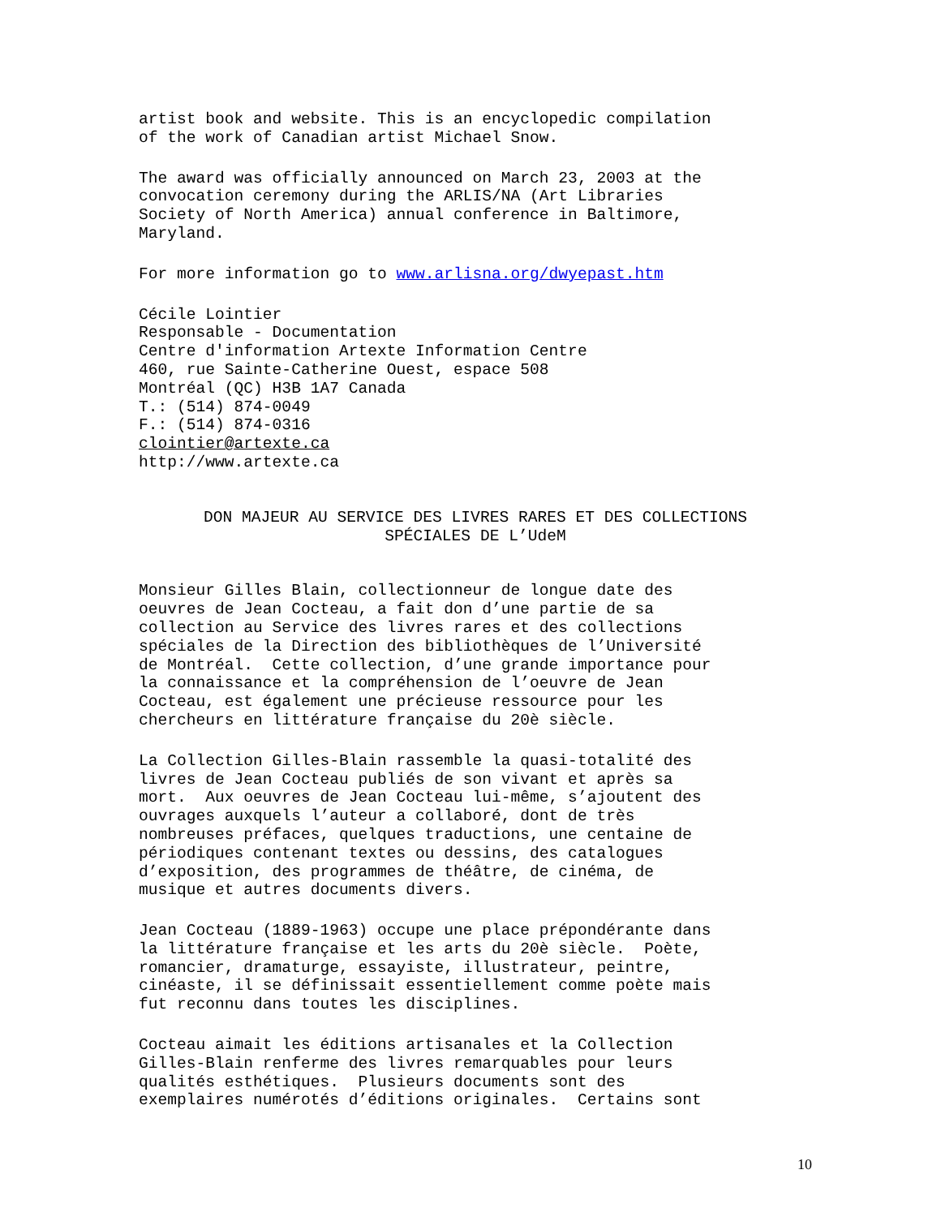artist book and website. This is an encyclopedic compilation of the work of Canadian artist Michael Snow.
The award was officially announced on March 23, 2003 at the convocation ceremony during the ARLIS/NA (Art Libraries Society of North America) annual conference in Baltimore, Maryland.
For more information go to www.arlisna.org/dwyepast.htm
Cécile Lointier Responsable - Documentation Centre d'information Artexte Information Centre 460, rue Sainte-Catherine Ouest, espace 508 Montréal (QC) H3B 1A7 Canada T.: (514) 874-0049 F.: (514) 874-0316 clointier@artexte.ca http://www.artexte.ca
DON MAJEUR AU SERVICE DES LIVRES RARES ET DES COLLECTIONS SPÉCIALES DE L’UdeM
Monsieur Gilles Blain, collectionneur de longue date des oeuvres de Jean Cocteau, a fait don d’une partie de sa collection au Service des livres rares et des collections spéciales de la Direction des bibliothèques de l’Université de Montréal. Cette collection, d’une grande importance pour la connaissance et la compréhension de l’oeuvre de Jean Cocteau, est également une précieuse ressource pour les chercheurs en littérature française du 20è siècle.
La Collection Gilles-Blain rassemble la quasi-totalité des livres de Jean Cocteau publiés de son vivant et après sa mort. Aux oeuvres de Jean Cocteau lui-même, s’ajoutent des ouvrages auxquels l’auteur a collaboré, dont de très nombreuses préfaces, quelques traductions, une centaine de périodiques contenant textes ou dessins, des catalogues d’exposition, des programmes de théâtre, de cinéma, de musique et autres documents divers.
Jean Cocteau (1889-1963) occupe une place prépondérante dans la littérature française et les arts du 20è siècle. Poète, romancier, dramaturge, essayiste, illustrateur, peintre, cinéaste, il se définissait essentiellement comme poète mais fut reconnu dans toutes les disciplines.
Cocteau aimait les éditions artisanales et la Collection Gilles-Blain renferme des livres remarquables pour leurs qualités esthétiques. Plusieurs documents sont des exemplaires numérotés d’éditions originales. Certains sont
10